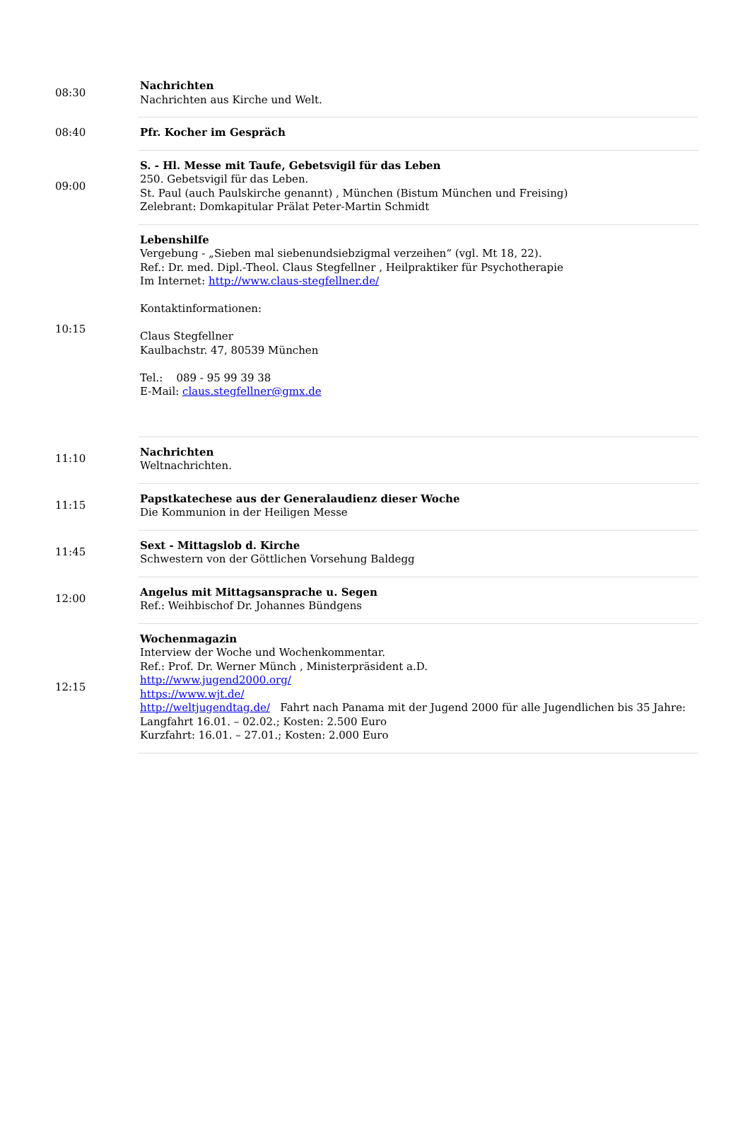| 08:30 | Nachrichten Nachrichten aus Kirche und Welt. |
| 08:40 | Pfr. Kocher im Gespräch |
| 09:00 | S. - Hl. Messe mit Taufe, Gebetsvigil für das Leben 250. Gebetsvigil für das Leben. St. Paul (auch Paulskirche genannt) , München (Bistum München und Freising) Zelebrant: Domkapitular Prälat Peter-Martin Schmidt |
| 10:15 | Lebenshilfe Vergebung - „Sieben mal siebenundsiebzigmal verzeihen“ (vgl. Mt 18, 22). Ref.: Dr. med. Dipl.-Theol. Claus Stegfellner , Heilpraktiker für Psychotherapie Im Internet: http://www.claus-stegfellner.de/ Kontaktinformationen: Claus Stegfellner Kaulbachstr. 47, 80539 München Tel.: 089 - 95 99 39 38 E-Mail: claus.stegfellner@gmx.de |
| 11:10 | Nachrichten Weltnachrichten. |
| 11:15 | Papstkatechese aus der Generalaudienz dieser Woche Die Kommunion in der Heiligen Messe |
| 11:45 | Sext - Mittagslob d. Kirche Schwestern von der Göttlichen Vorsehung Baldegg |
| 12:00 | Angelus mit Mittagsansprache u. Segen Ref.: Weihbischof Dr. Johannes Bündgens |
| 12:15 | Wochenmagazin Interview der Woche und Wochenkommentar. Ref.: Prof. Dr. Werner Münch , Ministerpräsident a.D. http://www.jugend2000.org/ https://www.wjt.de/ http://weltjugendtag.de/ Fahrt nach Panama mit der Jugend 2000 für alle Jugendlichen bis 35 Jahre: Langfahrt 16.01. – 02.02.; Kosten: 2.500 Euro Kurzfahrt: 16.01. – 27.01.; Kosten: 2.000 Euro |